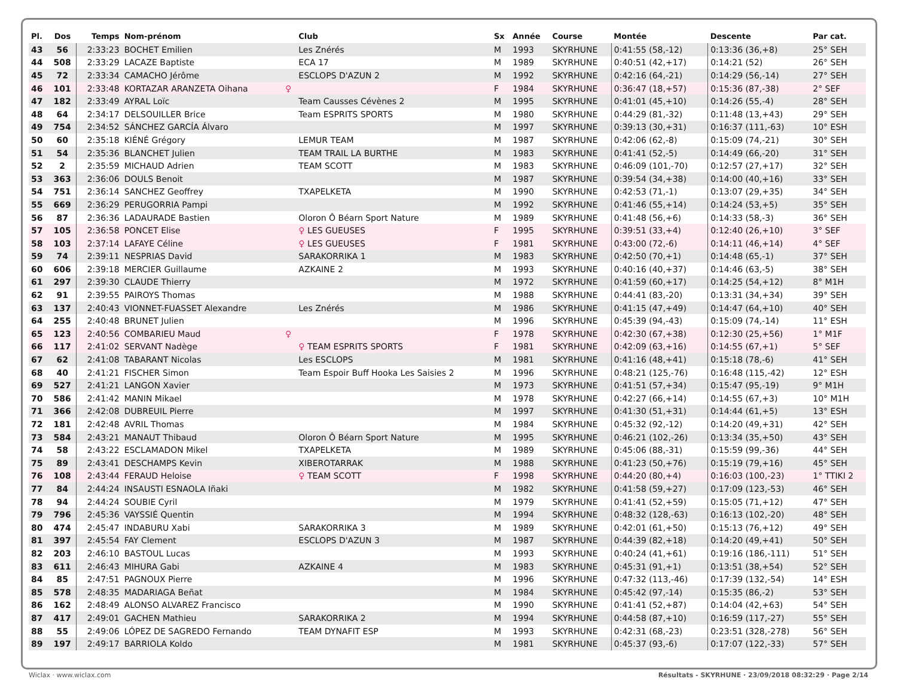| Pl. | Dos | Temps | Nom-prénom | | Club | Sx | Année | Course | Montée | Descente | Par cat. |
| --- | --- | --- | --- | --- | --- | --- | --- | --- | --- | --- | --- |
| 43 | 56 | 2:33:23 | BOCHET Emilien | | Les Znérés | M | 1993 | SKYRHUNE | 0:41:55 (58,-12) | 0:13:36 (36,+8) | 25° SEH |
| 44 | 508 | 2:33:29 | LACAZE Baptiste | | ECA 17 | M | 1989 | SKYRHUNE | 0:40:51 (42,+17) | 0:14:21 (52) | 26° SEH |
| 45 | 72 | 2:33:34 | CAMACHO Jérôme | | ESCLOPS D'AZUN 2 | M | 1992 | SKYRHUNE | 0:42:16 (64,-21) | 0:14:29 (56,-14) | 27° SEH |
| 46 | 101 | 2:33:48 | KORTAZAR ARANZETA Oihana | ♀ | | F | 1984 | SKYRHUNE | 0:36:47 (18,+57) | 0:15:36 (87,-38) | 2° SEF |
| 47 | 182 | 2:33:49 | AYRAL Loïc | | Team Causses Cévènes 2 | M | 1995 | SKYRHUNE | 0:41:01 (45,+10) | 0:14:26 (55,-4) | 28° SEH |
| 48 | 64 | 2:34:17 | DELSOUILLER Brice | | Team ESPRITS SPORTS | M | 1980 | SKYRHUNE | 0:44:29 (81,-32) | 0:11:48 (13,+43) | 29° SEH |
| 49 | 754 | 2:34:52 | SÁNCHEZ GARCÍA Álvaro | | | M | 1997 | SKYRHUNE | 0:39:13 (30,+31) | 0:16:37 (111,-63) | 10° ESH |
| 50 | 60 | 2:35:18 | KIÉNÉ Grégory | | LEMUR TEAM | M | 1987 | SKYRHUNE | 0:42:06 (62,-8) | 0:15:09 (74,-21) | 30° SEH |
| 51 | 54 | 2:35:36 | BLANCHET Julien | | TEAM TRAIL LA BURTHE | M | 1983 | SKYRHUNE | 0:41:41 (52,-5) | 0:14:49 (66,-20) | 31° SEH |
| 52 | 2 | 2:35:59 | MICHAUD Adrien | | TEAM SCOTT | M | 1983 | SKYRHUNE | 0:46:09 (101,-70) | 0:12:57 (27,+17) | 32° SEH |
| 53 | 363 | 2:36:06 | DOULS Benoit | | | M | 1987 | SKYRHUNE | 0:39:54 (34,+38) | 0:14:00 (40,+16) | 33° SEH |
| 54 | 751 | 2:36:14 | SANCHEZ Geoffrey | | TXAPELKETA | M | 1990 | SKYRHUNE | 0:42:53 (71,-1) | 0:13:07 (29,+35) | 34° SEH |
| 55 | 669 | 2:36:29 | PERUGORRIA Pampi | | | M | 1992 | SKYRHUNE | 0:41:46 (55,+14) | 0:14:24 (53,+5) | 35° SEH |
| 56 | 87 | 2:36:36 | LADAURADE Bastien | | Oloron Ô Béarn Sport Nature | M | 1989 | SKYRHUNE | 0:41:48 (56,+6) | 0:14:33 (58,-3) | 36° SEH |
| 57 | 105 | 2:36:58 | PONCET Elise | | ♀ LES GUEUSES | F | 1995 | SKYRHUNE | 0:39:51 (33,+4) | 0:12:40 (26,+10) | 3° SEF |
| 58 | 103 | 2:37:14 | LAFAYE Céline | | ♀ LES GUEUSES | F | 1981 | SKYRHUNE | 0:43:00 (72,-6) | 0:14:11 (46,+14) | 4° SEF |
| 59 | 74 | 2:39:11 | NESPRIAS David | | SARAKORRIKA 1 | M | 1983 | SKYRHUNE | 0:42:50 (70,+1) | 0:14:48 (65,-1) | 37° SEH |
| 60 | 606 | 2:39:18 | MERCIER Guillaume | | AZKAINE 2 | M | 1993 | SKYRHUNE | 0:40:16 (40,+37) | 0:14:46 (63,-5) | 38° SEH |
| 61 | 297 | 2:39:30 | CLAUDE Thierry | | | M | 1972 | SKYRHUNE | 0:41:59 (60,+17) | 0:14:25 (54,+12) | 8° M1H |
| 62 | 91 | 2:39:55 | PAIROYS Thomas | | | M | 1988 | SKYRHUNE | 0:44:41 (83,-20) | 0:13:31 (34,+34) | 39° SEH |
| 63 | 137 | 2:40:43 | VIONNET-FUASSET Alexandre | | Les Znérés | M | 1986 | SKYRHUNE | 0:41:15 (47,+49) | 0:14:47 (64,+10) | 40° SEH |
| 64 | 255 | 2:40:48 | BRUNET Julien | | | M | 1996 | SKYRHUNE | 0:45:39 (94,-43) | 0:15:09 (74,-14) | 11° ESH |
| 65 | 123 | 2:40:56 | COMBARIEU Maud | ♀ | | F | 1978 | SKYRHUNE | 0:42:30 (67,+38) | 0:12:30 (25,+56) | 1° M1F |
| 66 | 117 | 2:41:02 | SERVANT Nadège | | ♀ TEAM ESPRITS SPORTS | F | 1981 | SKYRHUNE | 0:42:09 (63,+16) | 0:14:55 (67,+1) | 5° SEF |
| 67 | 62 | 2:41:08 | TABARANT Nicolas | | Les ESCLOPS | M | 1981 | SKYRHUNE | 0:41:16 (48,+41) | 0:15:18 (78,-6) | 41° SEH |
| 68 | 40 | 2:41:21 | FISCHER Simon | | Team Espoir Buff Hooka Les Saisies 2 | M | 1996 | SKYRHUNE | 0:48:21 (125,-76) | 0:16:48 (115,-42) | 12° ESH |
| 69 | 527 | 2:41:21 | LANGON Xavier | | | M | 1973 | SKYRHUNE | 0:41:51 (57,+34) | 0:15:47 (95,-19) | 9° M1H |
| 70 | 586 | 2:41:42 | MANIN Mikael | | | M | 1978 | SKYRHUNE | 0:42:27 (66,+14) | 0:14:55 (67,+3) | 10° M1H |
| 71 | 366 | 2:42:08 | DUBREUIL Pierre | | | M | 1997 | SKYRHUNE | 0:41:30 (51,+31) | 0:14:44 (61,+5) | 13° ESH |
| 72 | 181 | 2:42:48 | AVRIL Thomas | | | M | 1984 | SKYRHUNE | 0:45:32 (92,-12) | 0:14:20 (49,+31) | 42° SEH |
| 73 | 584 | 2:43:21 | MANAUT Thibaud | | Oloron Ô Béarn Sport Nature | M | 1995 | SKYRHUNE | 0:46:21 (102,-26) | 0:13:34 (35,+50) | 43° SEH |
| 74 | 58 | 2:43:22 | ESCLAMADON Mikel | | TXAPELKETA | M | 1989 | SKYRHUNE | 0:45:06 (88,-31) | 0:15:59 (99,-36) | 44° SEH |
| 75 | 89 | 2:43:41 | DESCHAMPS Kevin | | XIBEROTARRAK | M | 1988 | SKYRHUNE | 0:41:23 (50,+76) | 0:15:19 (79,+16) | 45° SEH |
| 76 | 108 | 2:43:44 | FERAUD Heloise | | ♀ TEAM SCOTT | F | 1998 | SKYRHUNE | 0:44:20 (80,+4) | 0:16:03 (100,-23) | 1° TTIKI 2 |
| 77 | 84 | 2:44:24 | INSAUSTI ESNAOLA Iñaki | | | M | 1982 | SKYRHUNE | 0:41:58 (59,+27) | 0:17:09 (123,-53) | 46° SEH |
| 78 | 94 | 2:44:24 | SOUBIE Cyril | | | M | 1979 | SKYRHUNE | 0:41:41 (52,+59) | 0:15:05 (71,+12) | 47° SEH |
| 79 | 796 | 2:45:36 | VAYSSIÉ Quentin | | | M | 1994 | SKYRHUNE | 0:48:32 (128,-63) | 0:16:13 (102,-20) | 48° SEH |
| 80 | 474 | 2:45:47 | INDABURU Xabi | | SARAKORRIKA 3 | M | 1989 | SKYRHUNE | 0:42:01 (61,+50) | 0:15:13 (76,+12) | 49° SEH |
| 81 | 397 | 2:45:54 | FAY Clement | | ESCLOPS D'AZUN 3 | M | 1987 | SKYRHUNE | 0:44:39 (82,+18) | 0:14:20 (49,+41) | 50° SEH |
| 82 | 203 | 2:46:10 | BASTOUL Lucas | | | M | 1993 | SKYRHUNE | 0:40:24 (41,+61) | 0:19:16 (186,-111) | 51° SEH |
| 83 | 611 | 2:46:43 | MIHURA Gabi | | AZKAINE 4 | M | 1983 | SKYRHUNE | 0:45:31 (91,+1) | 0:13:51 (38,+54) | 52° SEH |
| 84 | 85 | 2:47:51 | PAGNOUX Pierre | | | M | 1996 | SKYRHUNE | 0:47:32 (113,-46) | 0:17:39 (132,-54) | 14° ESH |
| 85 | 578 | 2:48:35 | MADARIAGA Beñat | | | M | 1984 | SKYRHUNE | 0:45:42 (97,-14) | 0:15:35 (86,-2) | 53° SEH |
| 86 | 162 | 2:48:49 | ALONSO ALVAREZ Francisco | | | M | 1990 | SKYRHUNE | 0:41:41 (52,+87) | 0:14:04 (42,+63) | 54° SEH |
| 87 | 417 | 2:49:01 | GACHEN Mathieu | | SARAKORRIKA 2 | M | 1994 | SKYRHUNE | 0:44:58 (87,+10) | 0:16:59 (117,-27) | 55° SEH |
| 88 | 55 | 2:49:06 | LÓPEZ DE SAGREDO Fernando | | TEAM DYNAFIT ESP | M | 1993 | SKYRHUNE | 0:42:31 (68,-23) | 0:23:51 (328,-278) | 56° SEH |
| 89 | 197 | 2:49:17 | BARRIOLA Koldo | | | M | 1981 | SKYRHUNE | 0:45:37 (93,-6) | 0:17:07 (122,-33) | 57° SEH |
Wiclax · www.wiclax.com Résultats - SKYRHUNE · 23/09/2018 08:32:29 · Page 2/14